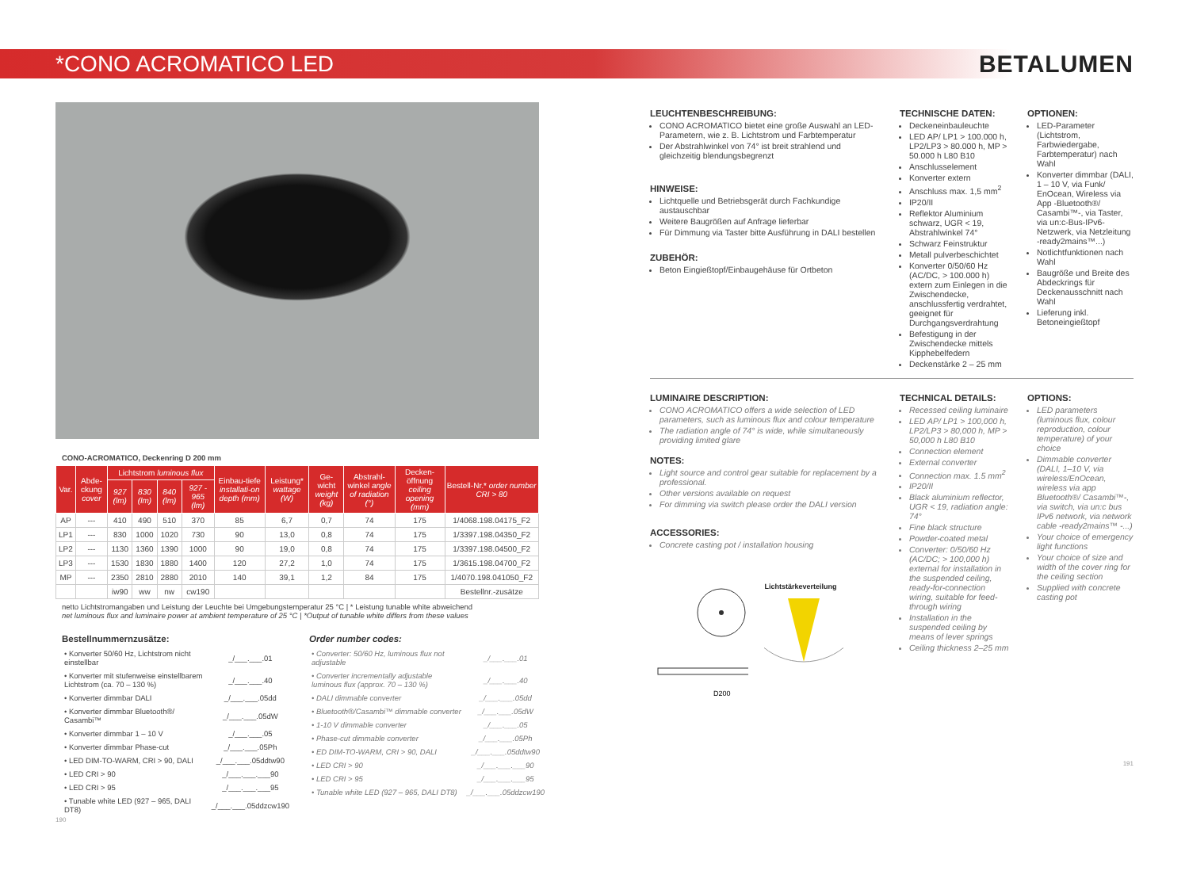*CONO ACROMATICO LED BETALUMEN
CONO-ACROMATICO, Deckenring D 200 mm
| Var. | Abde-ckung cover | Lichtstrom luminous flux | | | | Einbau-tiefe installati-on depth (mm) | Leistung* wattage (W) | Ge-wicht weight (kg) | Abstrahl-winkel angle of radiation (°) | Decken-öffnung ceiling opening (mm) | Bestell-Nr.* order number CRI > 80 |
| --- | --- | --- | --- | --- | --- | --- | --- | --- | --- | --- | --- |
| | | 927 (lm) | 830 (lm) | 840 (lm) | 927 - 965 (lm) | | | | | | |
| AP | --- | 410 | 490 | 510 | 370 | 85 | 6,7 | 0,7 | 74 | 175 | 1/4068.198.04175_F2 |
| LP1 | --- | 830 | 1000 | 1020 | 730 | 90 | 13,0 | 0,8 | 74 | 175 | 1/3397.198.04350_F2 |
| LP2 | --- | 1130 | 1360 | 1390 | 1000 | 90 | 19,0 | 0,8 | 74 | 175 | 1/3397.198.04500_F2 |
| LP3 | --- | 1530 | 1830 | 1880 | 1400 | 120 | 27,2 | 1,0 | 74 | 175 | 1/3615.198.04700_F2 |
| MP | --- | 2350 | 2810 | 2880 | 2010 | 140 | 39,1 | 1,2 | 84 | 175 | 1/4070.198.041050_F2 |
| | | iw90 | ww | nw | cw190 | | | | | | Bestellnr.-zusätze |
netto Lichtstromangaben und Leistung der Leuchte bei Umgebungstemperatur 25 °C | * Leistung tunable white abweichend
net luminous flux and luminaire power at ambient temperature of 25 °C | *Output of tunable white differs from these values
Bestellnummernzusätze:
| • Konverter 50/60 Hz, Lichtstrom nicht einstellbar | _/___.___.01 |
| • Konverter mit stufenweise einstellbarem Lichtstrom (ca. 70 – 130 %) | _/___.___.40 |
| • Konverter dimmbar DALI | _/___.___.05dd |
| • Konverter dimmbar Bluetooth®/ Casambi™ | _/___.___.05dW |
| • Konverter dimmbar 1 – 10 V | _/___.___.05 |
| • Konverter dimmbar Phase-cut | _/___.___.05Ph |
| • LED DIM-TO-WARM, CRI > 90, DALI | _/___.___.05ddtw90 |
| • LED CRI > 90 | _/___.___.___90 |
| • LED CRI > 95 | _/___.___.___95 |
| • Tunable white LED (927 – 965, DALI DT8) | _/___.___.05ddzcw190 |
Order number codes:
| • Converter: 50/60 Hz, luminous flux not adjustable | _/___.___.01 |
| • Converter incrementally adjustable luminous flux (approx. 70 – 130 %) | _/___.___.40 |
| • DALI dimmable converter | _/___.___.05dd |
| • Bluetooth®/Casambi™ dimmable converter | _/___.___.05dW |
| • 1-10 V dimmable converter | _/___.___.05 |
| • Phase-cut dimmable converter | _/___.___.05Ph |
| • ED DIM-TO-WARM, CRI > 90, DALI | _/___.___.05ddtw90 |
| • LED CRI > 90 | _/___.___.___90 |
| • LED CRI > 95 | _/___.___.___95 |
| • Tunable white LED (927 – 965, DALI DT8) | _/___.___.05ddzcw190 |
190
LEUCHTENBESCHREIBUNG:
CONO ACROMATICO bietet eine große Auswahl an LED-Parametern, wie z. B. Lichtstrom und Farbtemperatur
Der Abstrahlwinkel von 74° ist breit strahlend und gleichzeitig blendungsbegrenzt
HINWEISE:
Lichtquelle und Betriebsgerät durch Fachkundige austauschbar
Weitere Baugrößen auf Anfrage lieferbar
Für Dimmung via Taster bitte Ausführung in DALI bestellen
ZUBEHÖR:
Beton Eingießtopf/Einbaugehäuse für Ortbeton
TECHNISCHE DATEN:
Deckeneinbauleuchte
LED AP/ LP1 > 100.000 h, LP2/LP3 > 80.000 h, MP > 50.000 h L80 B10
Anschlusselement
Konverter extern
Anschluss max. 1,5 mm<sup>2</sup>
IP20/II
Reflektor Aluminium schwarz, UGR < 19, Abstrahlwinkel 74°
Schwarz Feinstruktur
Metall pulverbeschichtet
Konverter 0/50/60 Hz (AC/DC, > 100.000 h) extern zum Einlegen in die Zwischendecke, anschlussfertig verdrahtet, geeignet für Durchgangsverdrahtung
Befestigung in der Zwischendecke mittels Kipphebelfedern
Deckenstärke 2 – 25 mm
OPTIONEN:
LED-Parameter (Lichtstrom, Farbwiedergabe, Farbtemperatur) nach Wahl
Konverter dimmbar (DALI, 1 – 10 V, via Funk/ EnOcean, Wireless via App -Bluetooth®/ Casambi™-, via Taster, via un:c-Bus-IPv6-Netzwerk, via Netzleitung -ready2mains™...)
Notlichtfunktionen nach Wahl
Baugröße und Breite des Abdeckrings für Deckenausschnitt nach Wahl
Lieferung inkl. Betoneingießtopf
LUMINAIRE DESCRIPTION:
CONO ACROMATICO offers a wide selection of LED parameters, such as luminous flux and colour temperature
The radiation angle of 74° is wide, while simultaneously providing limited glare
NOTES:
Light source and control gear suitable for replacement by a professional.
Other versions available on request
For dimming via switch please order the DALI version
ACCESSORIES:
Concrete casting pot / installation housing
D200
Lichtstärkeverteilung
TECHNICAL DETAILS:
Recessed ceiling luminaire
LED AP/ LP1 > 100,000 h, LP2/LP3 > 80,000 h, MP > 50,000 h L80 B10
Connection element
External converter
Connection max. 1.5 mm<sup>2</sup>
IP20/II
Black aluminium reflector, UGR < 19, radiation angle: 74°
Fine black structure
Powder-coated metal
Converter: 0/50/60 Hz (AC/DC; > 100,000 h) external for installation in the suspended ceiling, ready-for-connection wiring, suitable for feed-through wiring
Installation in the suspended ceiling by means of lever springs
Ceiling thickness 2–25 mm
OPTIONS:
LED parameters (luminous flux, colour reproduction, colour temperature) of your choice
Dimmable converter (DALI, 1–10 V, via wireless/EnOcean, wireless via app Bluetooth®/ Casambi™-, via switch, via un:c bus IPv6 network, via network cable -ready2mains™ -...)
Your choice of emergency light functions
Your choice of size and width of the cover ring for the ceiling section
Supplied with concrete casting pot
191